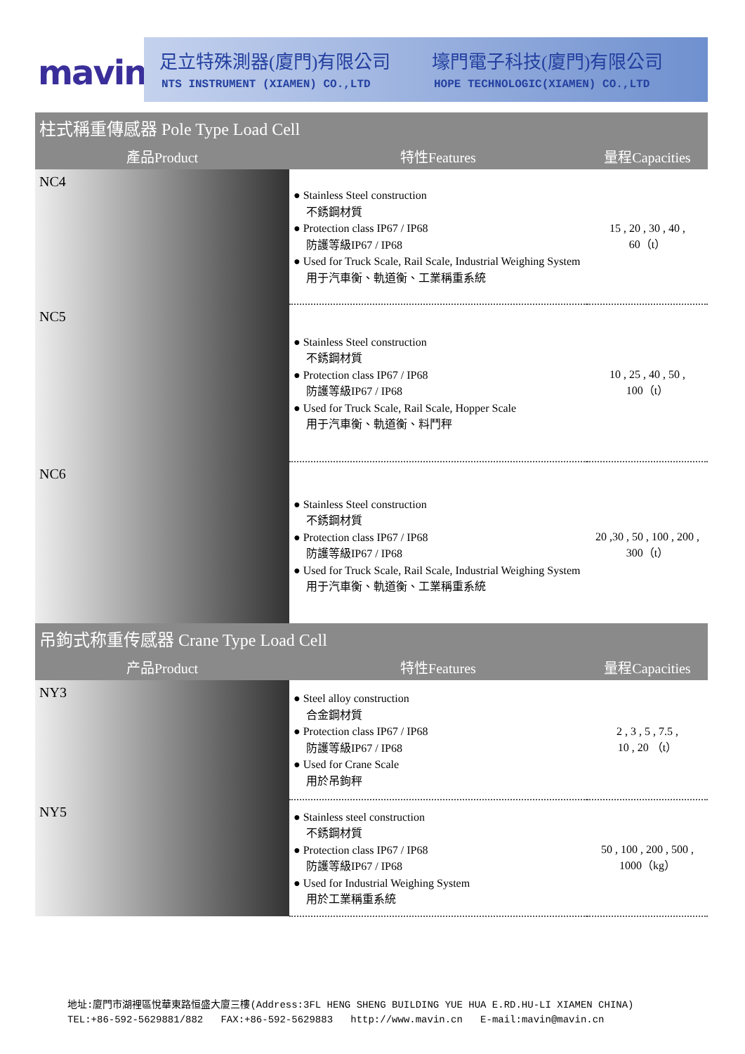mavin
足立特殊測器(廈門)有限公司 壕門電子科技(廈門)有限公司
NTS INSTRUMENT (XIAMEN) CO.,LTD
HOPE TECHNOLOGIC(XIAMEN) CO.,LTD
| 柱式稱重傳感器 Pole Type Load Cell | | |
| 產品Product | 特性Features | 量程Capacities |
| NC4 | ● Stainless Steel construction 不銹鋼材質 ● Protection class IP67 / IP68 防護等級IP67 / IP68 ● Used for Truck Scale, Rail Scale, Industrial Weighing System 用于汽車衡、軌道衡、工業稱重系統 | 15 , 20 , 30 , 40 , 60（t） |
| NC5 | ● Stainless Steel construction 不銹鋼材質 ● Protection class IP67 / IP68 防護等級IP67 / IP68 ● Used for Truck Scale, Rail Scale, Hopper Scale 用于汽車衡、軌道衡、料鬥秤 | 10 , 25 , 40 , 50 , 100（t） |
| NC6 | ● Stainless Steel construction 不銹鋼材質 ● Protection class IP67 / IP68 防護等級IP67 / IP68 ● Used for Truck Scale, Rail Scale, Industrial Weighing System 用于汽車衡、軌道衡、工業稱重系統 | 20 ,30 , 50 , 100 , 200 , 300（t） |
| 吊鉤式称重传感器 Crane Type Load Cell | | |
| 产品Product | 特性Features | 量程Capacities |
| NY3 | ● Steel alloy construction 合金鋼材質 ● Protection class IP67 / IP68 防護等級IP67 / IP68 ● Used for Crane Scale 用於吊鉤秤 | 2 , 3 , 5 , 7.5 , 10 , 20 （t） |
| NY5 | ● Stainless steel construction 不銹鋼材質 ● Protection class IP67 / IP68 防護等級IP67 / IP68 ● Used for Industrial Weighing System 用於工業稱重系統 | 50 , 100 , 200 , 500 , 1000（kg） |
地址:廈門市湖裡區悅華東路恒盛大廈三樓(Address:3FL HENG SHENG BUILDING YUE HUA E.RD.HU-LI XIAMEN CHINA)
TEL:+86-592-5629881/882 FAX:+86-592-5629883 http://www.mavin.cn E-mail:mavin@mavin.cn